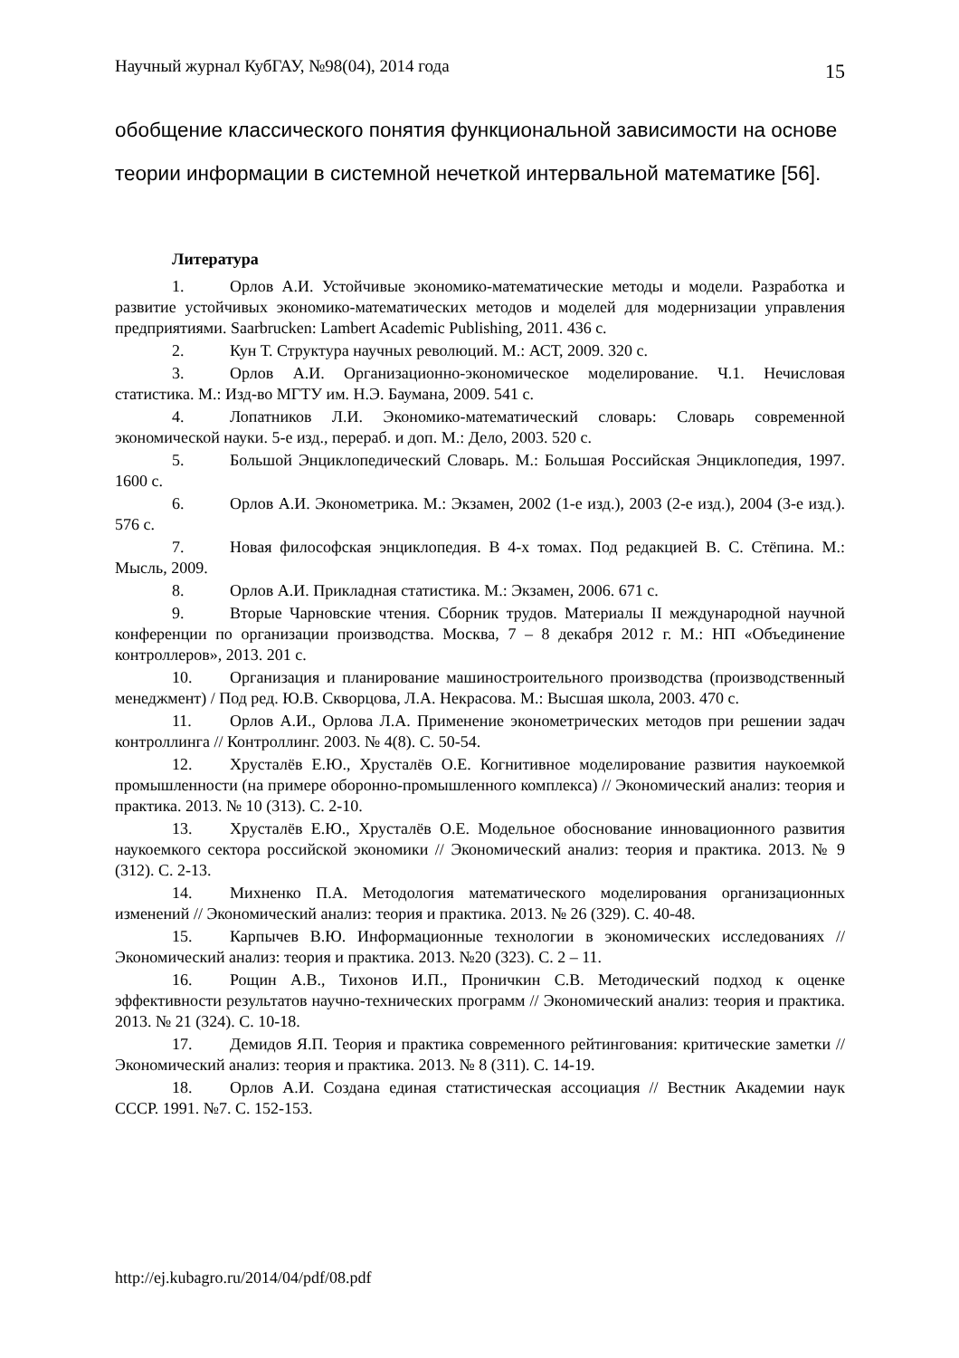Научный журнал КубГАУ, №98(04), 2014 года 15
обобщение классического понятия функциональной зависимости на основе теории информации в системной нечеткой интервальной математике [56].
Литература
1. Орлов А.И. Устойчивые экономико-математические методы и модели. Разработка и развитие устойчивых экономико-математических методов и моделей для модернизации управления предприятиями. Saarbrucken: Lambert Academic Publishing, 2011. 436 с.
2. Кун Т. Структура научных революций. М.: АСТ, 2009. 320 с.
3. Орлов А.И. Организационно-экономическое моделирование. Ч.1. Нечисловая статистика. М.: Изд-во МГТУ им. Н.Э. Баумана, 2009. 541 с.
4. Лопатников Л.И. Экономико-математический словарь: Словарь современной экономической науки. 5-е изд., перераб. и доп. М.: Дело, 2003. 520 с.
5. Большой Энциклопедический Словарь. М.: Большая Российская Энциклопедия, 1997. 1600 с.
6. Орлов А.И. Эконометрика. М.: Экзамен, 2002 (1-е изд.), 2003 (2-е изд.), 2004 (3-е изд.). 576 с.
7. Новая философская энциклопедия. В 4-х томах. Под редакцией В. С. Стёпина. М.: Мысль, 2009.
8. Орлов А.И. Прикладная статистика. М.: Экзамен, 2006. 671 с.
9. Вторые Чарновские чтения. Сборник трудов. Материалы II международной научной конференции по организации производства. Москва, 7 – 8 декабря 2012 г. М.: НП «Объединение контроллеров», 2013. 201 с.
10. Организация и планирование машиностроительного производства (производственный менеджмент) / Под ред. Ю.В. Скворцова, Л.А. Некрасова. М.: Высшая школа, 2003. 470 с.
11. Орлов А.И., Орлова Л.А. Применение эконометрических методов при решении задач контроллинга // Контроллинг. 2003. № 4(8). С. 50-54.
12. Хрусталёв Е.Ю., Хрусталёв О.Е. Когнитивное моделирование развития наукоемкой промышленности (на примере оборонно-промышленного комплекса) // Экономический анализ: теория и практика. 2013. № 10 (313). С. 2-10.
13. Хрусталёв Е.Ю., Хрусталёв О.Е. Модельное обоснование инновационного развития наукоемкого сектора российской экономики // Экономический анализ: теория и практика. 2013. № 9 (312). С. 2-13.
14. Михненко П.А. Методология математического моделирования организационных изменений // Экономический анализ: теория и практика. 2013. № 26 (329). С. 40-48.
15. Карпычев В.Ю. Информационные технологии в экономических исследованиях // Экономический анализ: теория и практика. 2013. №20 (323). С. 2 – 11.
16. Рощин А.В., Тихонов И.П., Проничкин С.В. Методический подход к оценке эффективности результатов научно-технических программ // Экономический анализ: теория и практика. 2013. № 21 (324). С. 10-18.
17. Демидов Я.П. Теория и практика современного рейтингования: критические заметки // Экономический анализ: теория и практика. 2013. № 8 (311). С. 14-19.
18. Орлов А.И. Создана единая статистическая ассоциация // Вестник Академии наук СССР. 1991. №7. С. 152-153.
http://ej.kubagro.ru/2014/04/pdf/08.pdf